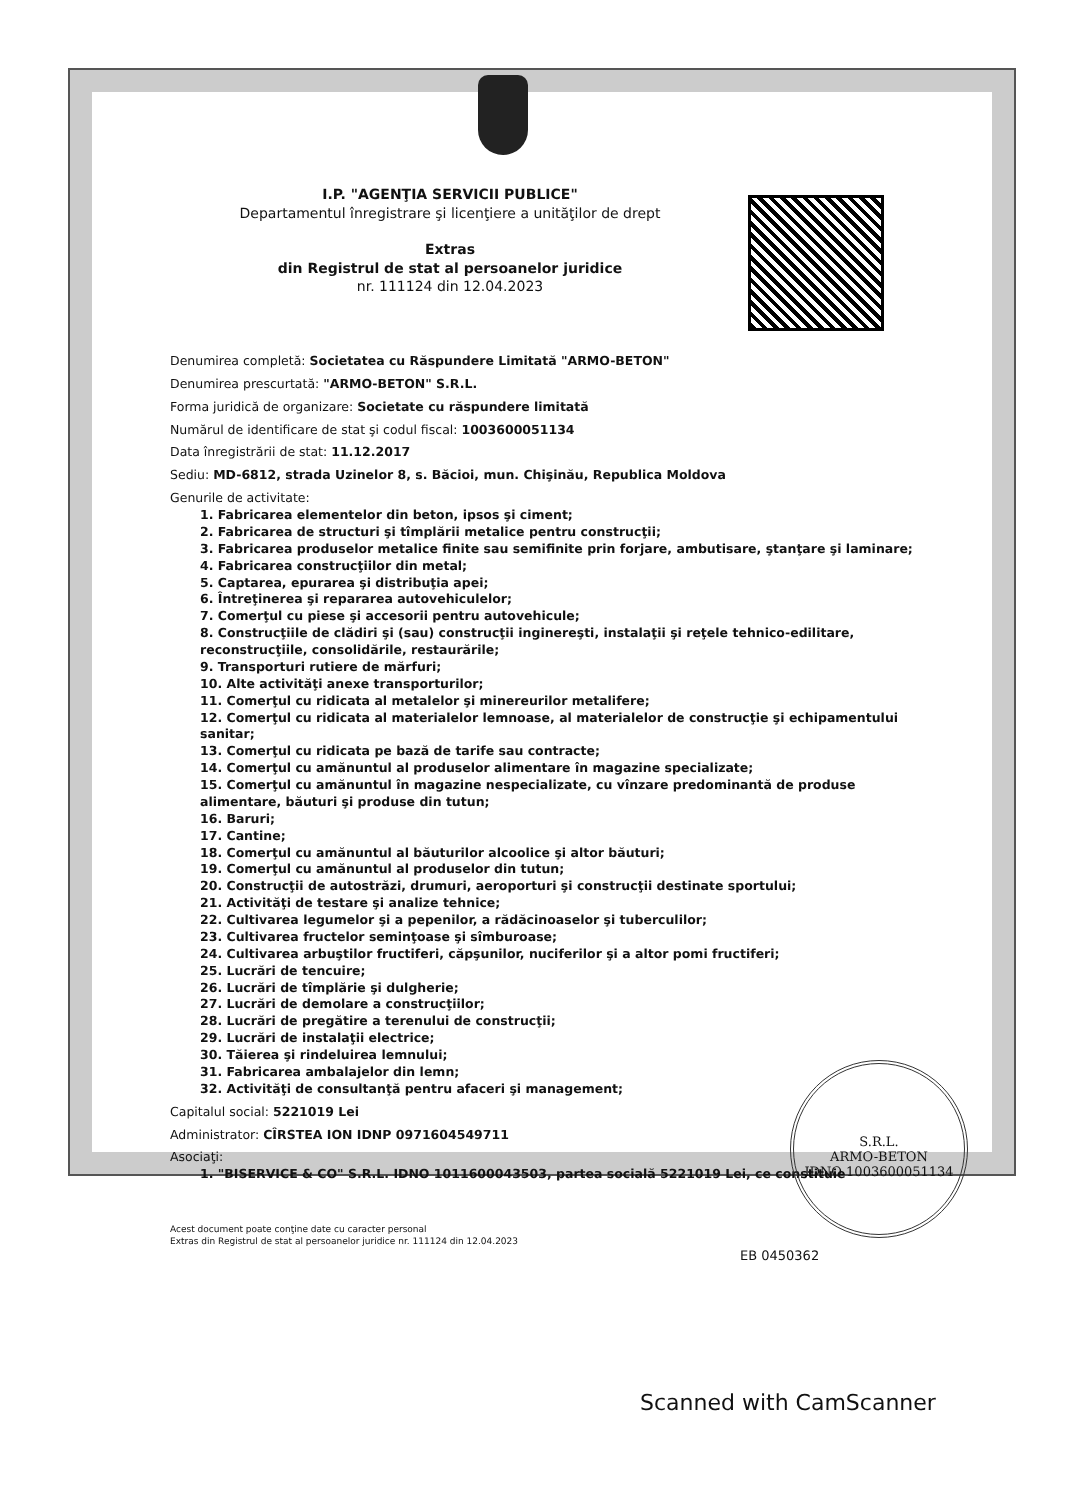I.P. "AGENŢIA SERVICII PUBLICE"
Departamentul înregistrare şi licenţiere a unităţilor de drept
Extras
din Registrul de stat al persoanelor juridice
nr. 111124 din 12.04.2023
Denumirea completă: Societatea cu Răspundere Limitată "ARMO-BETON"
Denumirea prescurtată: "ARMO-BETON" S.R.L.
Forma juridică de organizare: Societate cu răspundere limitată
Numărul de identificare de stat şi codul fiscal: 1003600051134
Data înregistrării de stat: 11.12.2017
Sediu: MD-6812, strada Uzinelor 8, s. Băcioi, mun. Chişinău, Republica Moldova
Genurile de activitate:
1. Fabricarea elementelor din beton, ipsos şi ciment;
2. Fabricarea de structuri şi tîmplării metalice pentru construcţii;
3. Fabricarea produselor metalice finite sau semifinite prin forjare, ambutisare, ştanţare şi laminare;
4. Fabricarea construcţiilor din metal;
5. Captarea, epurarea şi distribuţia apei;
6. Întreţinerea şi repararea autovehiculelor;
7. Comerţul cu piese şi accesorii pentru autovehicule;
8. Construcţiile de clădiri şi (sau) construcţii inginereşti, instalaţii şi reţele tehnico-edilitare, reconstrucţiile, consolidările, restaurările;
9. Transporturi rutiere de mărfuri;
10. Alte activităţi anexe transporturilor;
11. Comerţul cu ridicata al metalelor şi minereurilor metalifere;
12. Comerţul cu ridicata al materialelor lemnoase, al materialelor de construcţie şi echipamentului sanitar;
13. Comerţul cu ridicata pe bază de tarife sau contracte;
14. Comerţul cu amănuntul al produselor alimentare în magazine specializate;
15. Comerţul cu amănuntul în magazine nespecializate, cu vînzare predominantă de produse alimentare, băuturi şi produse din tutun;
16. Baruri;
17. Cantine;
18. Comerţul cu amănuntul al băuturilor alcoolice şi altor băuturi;
19. Comerţul cu amănuntul al produselor din tutun;
20. Construcţii de autostrăzi, drumuri, aeroporturi şi construcţii destinate sportului;
21. Activităţi de testare şi analize tehnice;
22. Cultivarea legumelor şi a pepenilor, a rădăcinoaselor şi tuberculilor;
23. Cultivarea fructelor seminţoase şi sîmburoase;
24. Cultivarea arbuştilor fructiferi, căpşunilor, nuciferilor şi a altor pomi fructiferi;
25. Lucrări de tencuire;
26. Lucrări de tîmplărie şi dulgherie;
27. Lucrări de demolare a construcţiilor;
28. Lucrări de pregătire a terenului de construcţii;
29. Lucrări de instalaţii electrice;
30. Tăierea şi rindeluirea lemnului;
31. Fabricarea ambalajelor din lemn;
32. Activităţi de consultanţă pentru afaceri şi management;
Capitalul social: 5221019 Lei
Administrator: CÎRSTEA ION IDNP 0971604549711
Asociaţi:
1. "BISERVICE & CO" S.R.L. IDNO 1011600043503, partea socială 5221019 Lei, ce constituie
Acest document poate conţine date cu caracter personal
Extras din Registrul de stat al persoanelor juridice nr. 111124 din 12.04.2023
EB 0450362
S.R.L.
ARMO-BETON
IDNO 1003600051134
Scanned with CamScanner